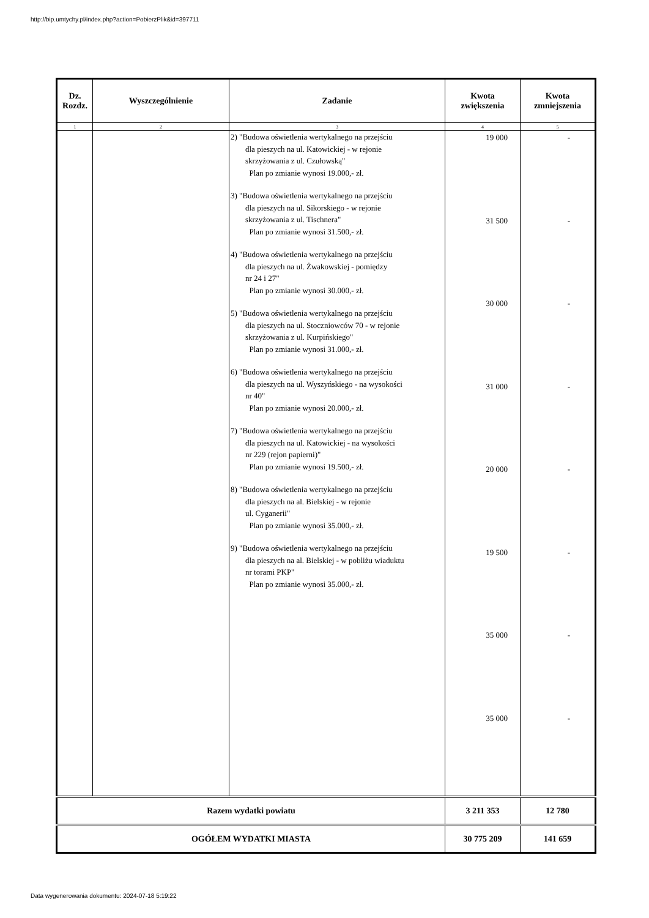http://bip.umtychy.pl/index.php?action=PobierzPlik&id=397711
| Dz. Rozdz. | Wyszczególnienie | Zadanie | Kwota zwiększenia | Kwota zmniejszenia |
| --- | --- | --- | --- | --- |
| 1 | 2 | 3 | 4 | 5 |
| | | 2) "Budowa oświetlenia wertykalnego na przejściu dla pieszych na ul. Katowickiej - w rejonie skrzyżowania z ul. Czułowską" Plan po zmianie wynosi 19.000,- zł. 3) "Budowa oświetlenia wertykalnego na przejściu dla pieszych na ul. Sikorskiego - w rejonie skrzyżowania z ul. Tischnera" Plan po zmianie wynosi 31.500,- zł. 4) "Budowa oświetlenia wertykalnego na przejściu dla pieszych na ul. Żwakowskiej - pomiędzy nr 24 i 27" Plan po zmianie wynosi 30.000,- zł. 5) "Budowa oświetlenia wertykalnego na przejściu dla pieszych na ul. Stoczniowców 70 - w rejonie skrzyżowania z ul. Kurpińskiego" Plan po zmianie wynosi 31.000,- zł. 6) "Budowa oświetlenia wertykalnego na przejściu dla pieszych na ul. Wyszyńskiego - na wysokości nr 40" Plan po zmianie wynosi 20.000,- zł. 7) "Budowa oświetlenia wertykalnego na przejściu dla pieszych na ul. Katowickiej - na wysokości nr 229 (rejon papierni)" Plan po zmianie wynosi 19.500,- zł. 8) "Budowa oświetlenia wertykalnego na przejściu dla pieszych na al. Bielskiej - w rejonie ul. Cyganerii" Plan po zmianie wynosi 35.000,- zł. 9) "Budowa oświetlenia wertykalnego na przejściu dla pieszych na al. Bielskiej - w pobliżu wiaduktu nr torami PKP" Plan po zmianie wynosi 35.000,- zł. | 19 000 31 500 30 000 31 000 20 000 19 500 35 000 35 000 | - - - - - - - - |
| Razem wydatki powiatu | | | 3 211 353 | 12 780 |
| OGÓŁEM WYDATKI MIASTA | | | 30 775 209 | 141 659 |
Data wygenerowania dokumentu: 2024-07-18 5:19:22